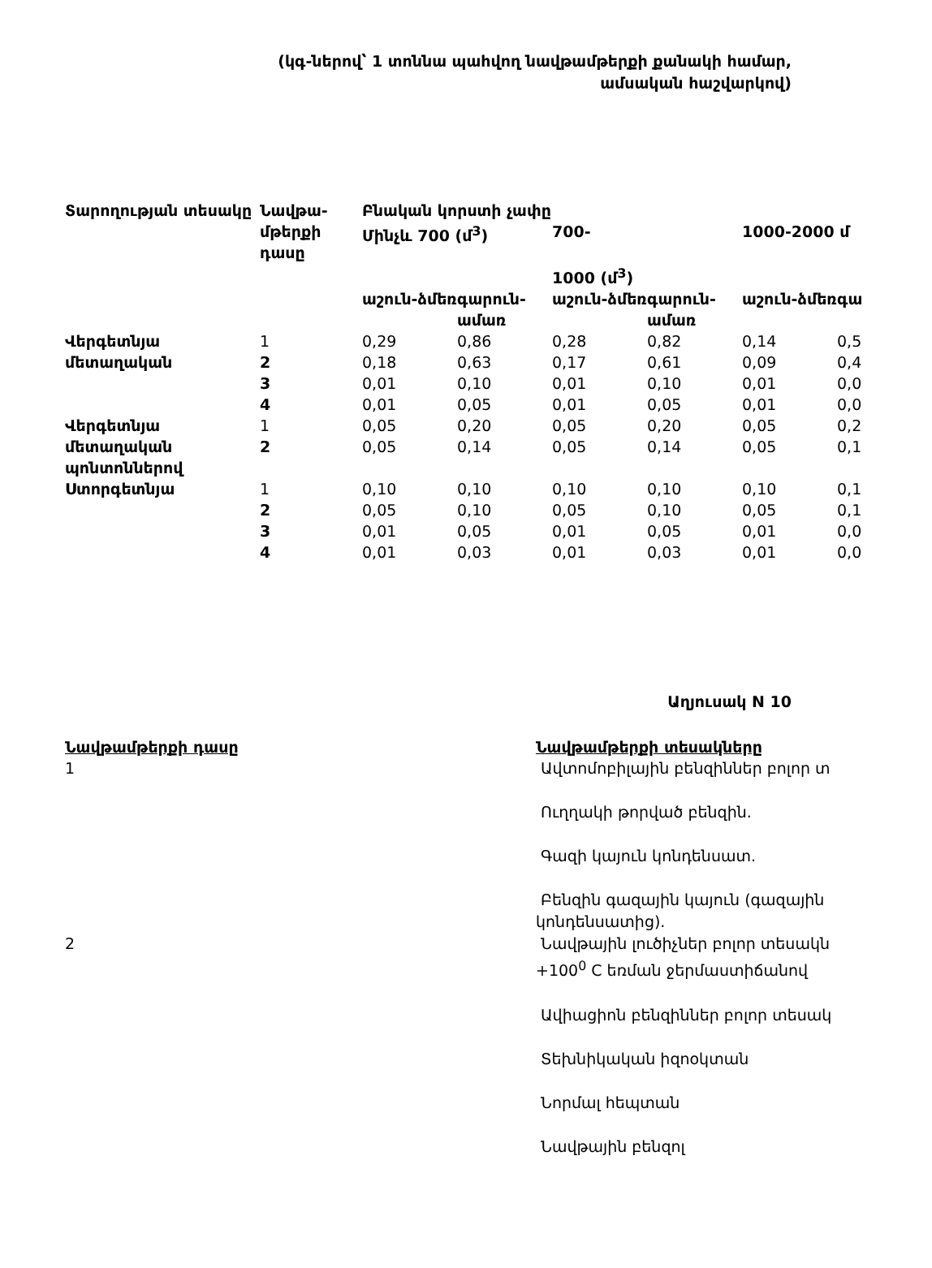(կգ-ներով՝ 1 տոննա պահվող նավթամթերքի քանակի համար,
ամսական հաշվարկով)
| Տարողության տեսակը | Նավթա-մթերքի դասը | Բնական կորստի չափը | | | | | |
| --- | --- | --- | --- | --- | --- | --- | --- |
| | | Մինչև 700 (մ<sup>3</sup>) | | 700- 1000 (մ<sup>3</sup>) | | 1000-2000 մ | |
| | | աշուն-ձմեռ | գարուն-ամառ | աշուն-ձմեռ | գարուն-ամառ | աշուն-ձմեռ | գա |
| Վերգետնյա մետաղական | 1 | 0,29 | 0,86 | 0,28 | 0,82 | 0,14 | 0,5 |
| | 2 | 0,18 | 0,63 | 0,17 | 0,61 | 0,09 | 0,4 |
| | 3 | 0,01 | 0,10 | 0,01 | 0,10 | 0,01 | 0,0 |
| | 4 | 0,01 | 0,05 | 0,01 | 0,05 | 0,01 | 0,0 |
| Վերգետնյա մետաղական պոնտոններով | 1 | 0,05 | 0,20 | 0,05 | 0,20 | 0,05 | 0,2 |
| | 2 | 0,05 | 0,14 | 0,05 | 0,14 | 0,05 | 0,1 |
| Ստորգետնյա | 1 | 0,10 | 0,10 | 0,10 | 0,10 | 0,10 | 0,1 |
| | 2 | 0,05 | 0,10 | 0,05 | 0,10 | 0,05 | 0,1 |
| | 3 | 0,01 | 0,05 | 0,01 | 0,05 | 0,01 | 0,0 |
| | 4 | 0,01 | 0,03 | 0,01 | 0,03 | 0,01 | 0,0 |
Աղյուսակ N 10
| Նավթամթերքի դասը | Նավթամթերքի տեսակները |
| --- | --- |
| 1 | Ավտոմոբիլային բենզիններ բոլոր տ Ուղղակի թորված բենզին. Գազի կայուն կոնդենսատ. Բենզին գազային կայուն (գազային կոնդենսատից). |
| 2 | Նավթային լուծիչներ բոլոր տեսակն +100<sup>0</sup> C եռման ջերմաստիճանով Ավիացիոն բենզիններ բոլոր տեսակ Տեխնիկական իզոօկտան Նորմալ հեպտան Նավթային բենզոլ |